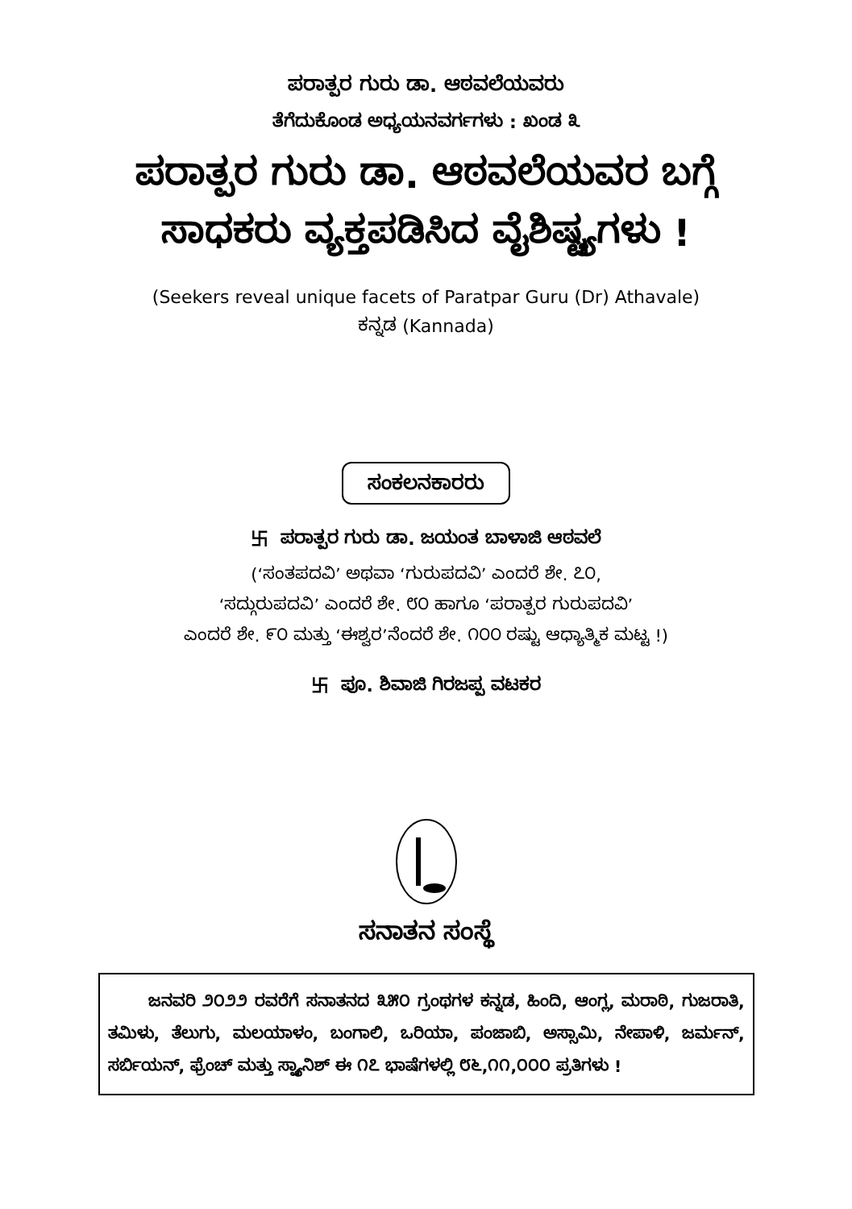ಪರಾತ್ಪರ ಗುರು ಡಾ. ಆಠವಲೆಯವರು
ತೆಗೆದುಕೊಂಡ ಅಧ್ಯಯನವರ್ಗಗಳು : ಖಂಡ ೩
ಪರಾತ್ಪರ ಗುರು ಡಾ. ಆಠವಲೆಯವರ ಬಗ್ಗೆ
ಸಾಧಕರು ವ್ಯಕ್ತಪಡಿಸಿದ ವೈಶಿಷ್ಟ್ಯಗಳು !
(Seekers reveal unique facets of Paratpar Guru (Dr) Athavale)
ಕನ್ನಡ (Kannada)
ಸಂಕಲನಕಾರರು
卐 ಪರಾತ್ಪರ ಗುರು ಡಾ. ಜಯಂತ ಬಾಳಾಜಿ ಆಠವಲೆ
(‘ಸಂತಪದವಿ’ ಅಥವಾ ‘ಗುರುಪದವಿ’ ಎಂದರೆ ಶೇ. ೭೦,
‘ಸದ್ಗುರುಪದವಿ’ ಎಂದರೆ ಶೇ. ೮೦ ಹಾಗೂ ‘ಪರಾತ್ಪರ ಗುರುಪದವಿ’
ಎಂದರೆ ಶೇ. ೯೦ ಮತ್ತು ‘ಈಶ್ವರ’ನೆಂದರೆ ಶೇ. ೧೦೦ ರಷ್ಟು ಆಧ್ಯಾತ್ಮಿಕ ಮಟ್ಟ !)
卐 ಪೂ. ಶಿವಾಜಿ ಗಿರಜಪ್ಪ ವಟಕರ
ಸನಾತನ ಸಂಸ್ಥೆ
ಜನವರಿ ೨೦೨೨ ರವರೆಗೆ ಸನಾತನದ ೩೫೦ ಗ್ರಂಥಗಳ ಕನ್ನಡ, ಹಿಂದಿ, ಆಂಗ್ಲ, ಮರಾಠಿ, ಗುಜರಾತಿ, ತಮಿಳು, ತೆಲುಗು, ಮಲಯಾಳಂ, ಬಂಗಾಲಿ, ಒರಿಯಾ, ಪಂಜಾಬಿ, ಅಸ್ಸಾಮಿ, ನೇಪಾಳಿ, ಜರ್ಮನ್, ಸರ್ಬಿಯನ್, ಫ್ರೆಂಚ್ ಮತ್ತು ಸ್ಪ್ಯಾನಿಶ್ ಈ ೧೭ ಭಾಷೆಗಳಲ್ಲಿ ೮೬,೧೧,೦೦೦ ಪ್ರತಿಗಳು !